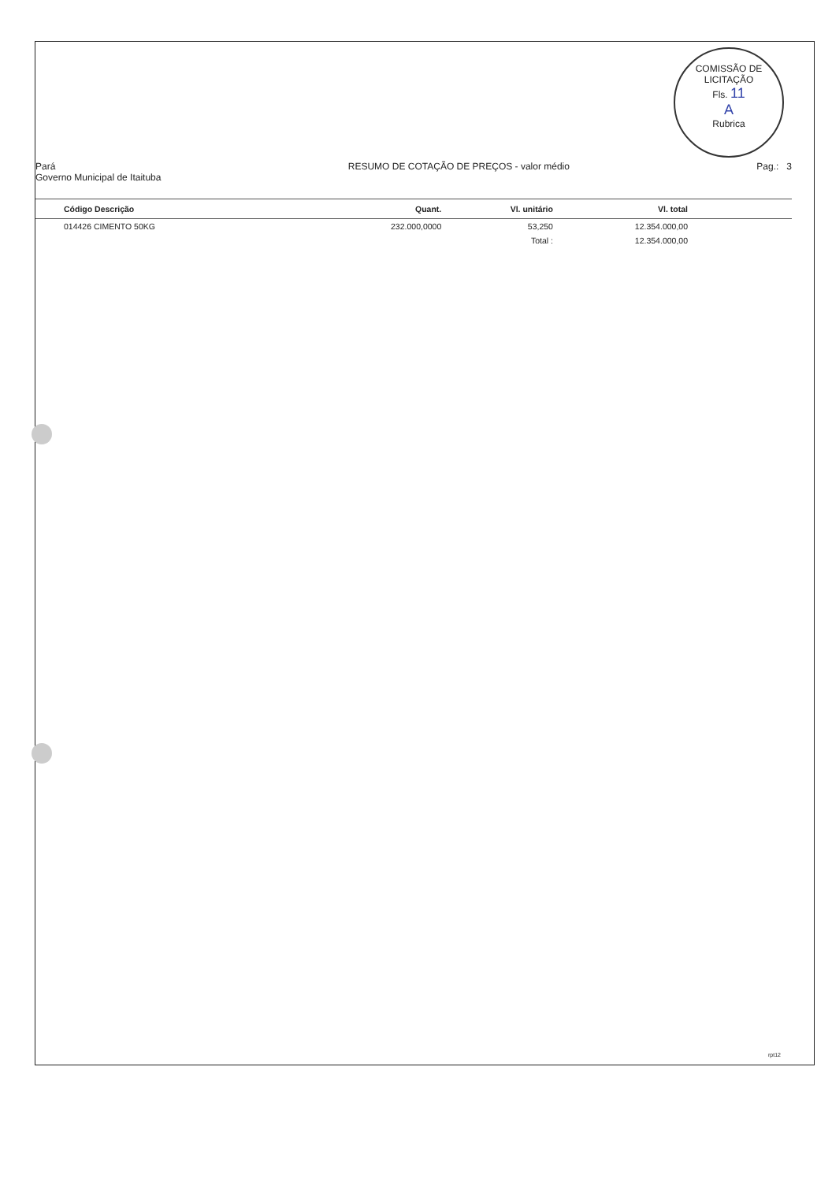COMISSÃO DE LICITAÇÃO
Fls. 11
A
Rubrica
Pará
Governo Municipal de Itaituba
RESUMO DE COTAÇÃO DE PREÇOS - valor médio
Pag.: 3
| Código Descrição | Quant. | Vl. unitário | Vl. total | |
| --- | --- | --- | --- | --- |
| 014426 CIMENTO 50KG | 232.000,0000 | 53,250 | 12.354.000,00 | |
| | | Total : | 12.354.000,00 | |
rpt12